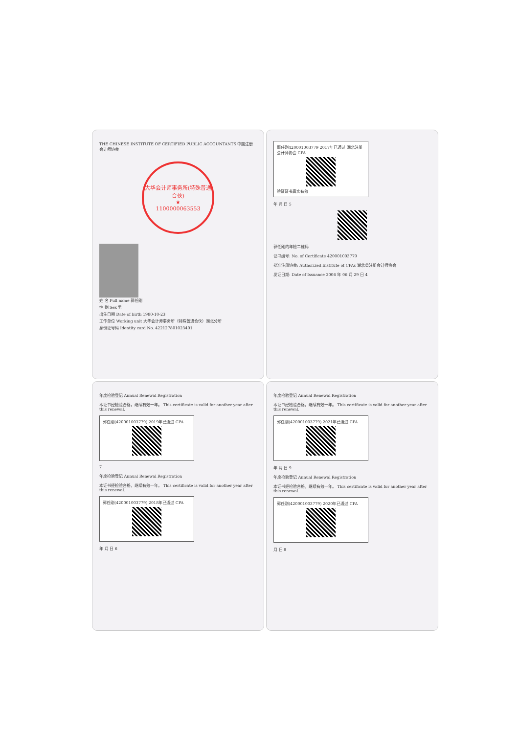THE CHINESE INSTITUTE OF CERTIFIED PUBLIC ACCOUNTANTS 中国注册会计师协会
大华会计师事务所(特殊普通合伙)
★
1100000063553
姓 名 Full name 郭任刚
性 别 Sex 男
出生日期 Date of birth 1980-10-23
工作单位 Working unit 大华会计师事务所（特殊普通合伙）湖北分所
身份证号码 Identity card No. 422127801023401
郭任刚420001003779 2017年已通过 湖北注册会计师协会 CPA
验证证书真实有效
年 月 日 5
郭任刚的年检二维码
证书编号: No. of Certificate 420001003779
批准注册协会: Authorized Institute of CPAs 湖北省注册会计师协会
发证日期: Date of Issuance 2006 年 06 月 29 日 4
年度检验登记 Annual Renewal Registration
本证书经检验合格，继续有效一年。 This certificate is valid for another year after this renewal.
郭任刚(420001003779) 2019年已通过 CPA
7
年度检验登记 Annual Renewal Registration
本证书经检验合格，继续有效一年。 This certificate is valid for another year after this renewal.
郭任刚(420001003779) 2018年已通过 CPA
年 月 日 6
年度检验登记 Annual Renewal Registration
本证书经检验合格，继续有效一年。 This certificate is valid for another year after this renewal.
郭任刚(420001003779) 2021年已通过 CPA
年 月 日 9
年度检验登记 Annual Renewal Registration
本证书经检验合格，继续有效一年。 This certificate is valid for another year after this renewal.
郭任刚(420001003779) 2020年已通过 CPA
月 日 8